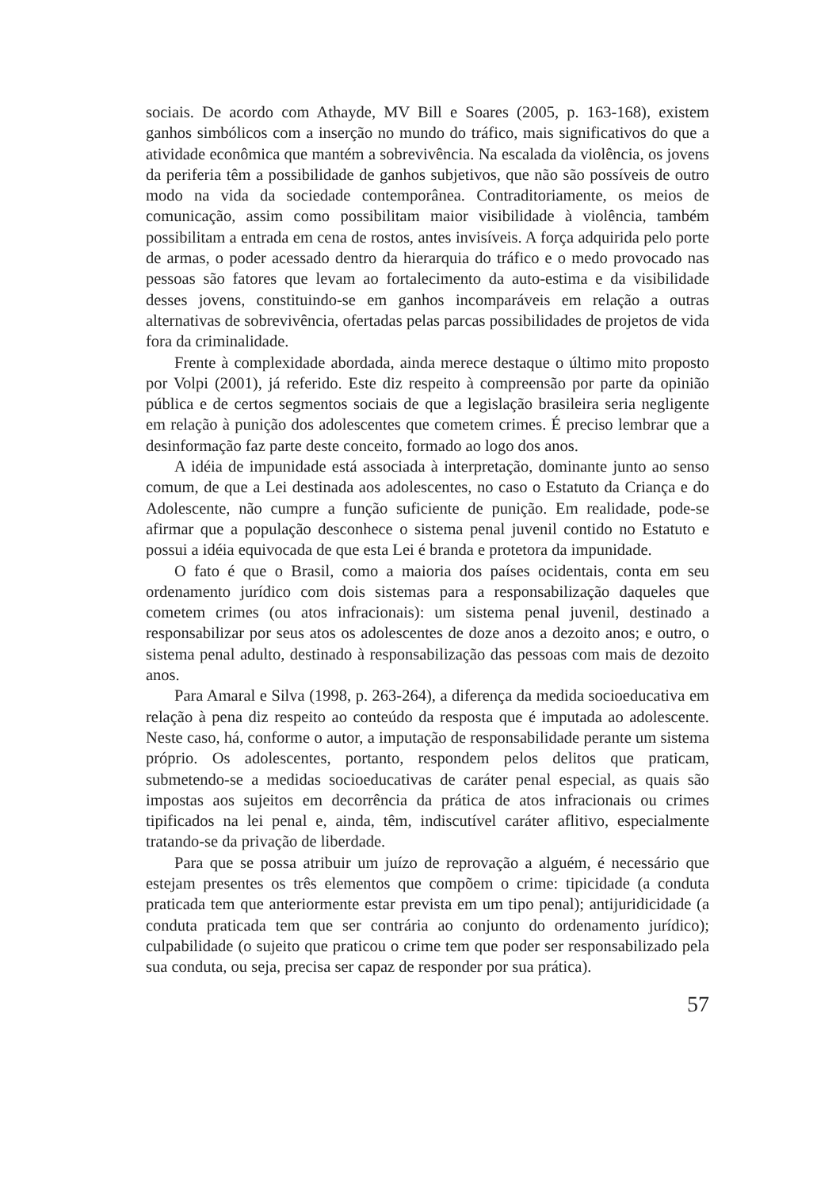sociais. De acordo com Athayde, MV Bill e Soares (2005, p. 163-168), existem ganhos simbólicos com a inserção no mundo do tráfico, mais significativos do que a atividade econômica que mantém a sobrevivência. Na escalada da violência, os jovens da periferia têm a possibilidade de ganhos subjetivos, que não são possíveis de outro modo na vida da sociedade contemporânea. Contraditoriamente, os meios de comunicação, assim como possibilitam maior visibilidade à violência, também possibilitam a entrada em cena de rostos, antes invisíveis. A força adquirida pelo porte de armas, o poder acessado dentro da hierarquia do tráfico e o medo provocado nas pessoas são fatores que levam ao fortalecimento da auto-estima e da visibilidade desses jovens, constituindo-se em ganhos incomparáveis em relação a outras alternativas de sobrevivência, ofertadas pelas parcas possibilidades de projetos de vida fora da criminalidade.
Frente à complexidade abordada, ainda merece destaque o último mito proposto por Volpi (2001), já referido. Este diz respeito à compreensão por parte da opinião pública e de certos segmentos sociais de que a legislação brasileira seria negligente em relação à punição dos adolescentes que cometem crimes. É preciso lembrar que a desinformação faz parte deste conceito, formado ao logo dos anos.
A idéia de impunidade está associada à interpretação, dominante junto ao senso comum, de que a Lei destinada aos adolescentes, no caso o Estatuto da Criança e do Adolescente, não cumpre a função suficiente de punição. Em realidade, pode-se afirmar que a população desconhece o sistema penal juvenil contido no Estatuto e possui a idéia equivocada de que esta Lei é branda e protetora da impunidade.
O fato é que o Brasil, como a maioria dos países ocidentais, conta em seu ordenamento jurídico com dois sistemas para a responsabilização daqueles que cometem crimes (ou atos infracionais): um sistema penal juvenil, destinado a responsabilizar por seus atos os adolescentes de doze anos a dezoito anos; e outro, o sistema penal adulto, destinado à responsabilização das pessoas com mais de dezoito anos.
Para Amaral e Silva (1998, p. 263-264), a diferença da medida socioeducativa em relação à pena diz respeito ao conteúdo da resposta que é imputada ao adolescente. Neste caso, há, conforme o autor, a imputação de responsabilidade perante um sistema próprio. Os adolescentes, portanto, respondem pelos delitos que praticam, submetendo-se a medidas socioeducativas de caráter penal especial, as quais são impostas aos sujeitos em decorrência da prática de atos infracionais ou crimes tipificados na lei penal e, ainda, têm, indiscutível caráter aflitivo, especialmente tratando-se da privação de liberdade.
Para que se possa atribuir um juízo de reprovação a alguém, é necessário que estejam presentes os três elementos que compõem o crime: tipicidade (a conduta praticada tem que anteriormente estar prevista em um tipo penal); antijuridicidade (a conduta praticada tem que ser contrária ao conjunto do ordenamento jurídico); culpabilidade (o sujeito que praticou o crime tem que poder ser responsabilizado pela sua conduta, ou seja, precisa ser capaz de responder por sua prática).
57